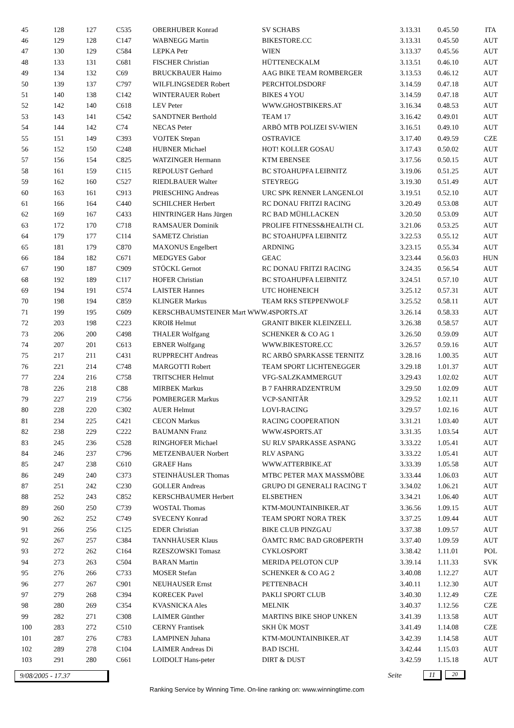| 45 | 128 | 127 | C535 | OBERHUBER Konrad | SV SCHABS | 3.13.31 | 0.45.50 | ITA |
| 46 | 129 | 128 | C147 | WABNEGG Martin | BIKESTORE.CC | 3.13.31 | 0.45.50 | AUT |
| 47 | 130 | 129 | C584 | LEPKA Petr | WIEN | 3.13.37 | 0.45.56 | AUT |
| 48 | 133 | 131 | C681 | FISCHER Christian | HÜTTENECKALM | 3.13.51 | 0.46.10 | AUT |
| 49 | 134 | 132 | C69 | BRUCKBAUER Haimo | AAG BIKE TEAM ROMBERGER | 3.13.53 | 0.46.12 | AUT |
| 50 | 139 | 137 | C797 | WILFLINGSEDER Robert | PERCHTOLDSDORF | 3.14.59 | 0.47.18 | AUT |
| 51 | 140 | 138 | C142 | WINTERAUER Robert | BIKES 4 YOU | 3.14.59 | 0.47.18 | AUT |
| 52 | 142 | 140 | C618 | LEV Peter | WWW.GHOSTBIKERS.AT | 3.16.34 | 0.48.53 | AUT |
| 53 | 143 | 141 | C542 | SANDTNER Berthold | TEAM 17 | 3.16.42 | 0.49.01 | AUT |
| 54 | 144 | 142 | C74 | NECAS Peter | ARBÖ MTB POLIZEI SV-WIEN | 3.16.51 | 0.49.10 | AUT |
| 55 | 151 | 149 | C393 | VOJTEK Stepan | OSTRAVICE | 3.17.40 | 0.49.59 | CZE |
| 56 | 152 | 150 | C248 | HUBNER Michael | HOT! KOLLER GOSAU | 3.17.43 | 0.50.02 | AUT |
| 57 | 156 | 154 | C825 | WATZINGER Hermann | KTM EBENSEE | 3.17.56 | 0.50.15 | AUT |
| 58 | 161 | 159 | C115 | REPOLUST Gerhard | BC STOAHUPFA LEIBNITZ | 3.19.06 | 0.51.25 | AUT |
| 59 | 162 | 160 | C527 | RIEDLBAUER Walter | STEYREGG | 3.19.30 | 0.51.49 | AUT |
| 60 | 163 | 161 | C913 | PRIESCHING Andreas | URC SPK RENNER LANGENLOI | 3.19.51 | 0.52.10 | AUT |
| 61 | 166 | 164 | C440 | SCHILCHER Herbert | RC DONAU FRITZI RACING | 3.20.49 | 0.53.08 | AUT |
| 62 | 169 | 167 | C433 | HINTRINGER Hans Jürgen | RC BAD MÜHLLACKEN | 3.20.50 | 0.53.09 | AUT |
| 63 | 172 | 170 | C718 | RAMSAUER Dominik | PROLIFE FITNESS&HEALTH CL | 3.21.06 | 0.53.25 | AUT |
| 64 | 179 | 177 | C114 | SAMETZ Christian | BC STOAHUPFA LEIBNITZ | 3.22.53 | 0.55.12 | AUT |
| 65 | 181 | 179 | C870 | MAXONUS Engelbert | ARDNING | 3.23.15 | 0.55.34 | AUT |
| 66 | 184 | 182 | C671 | MEDGYES Gabor | GEAC | 3.23.44 | 0.56.03 | HUN |
| 67 | 190 | 187 | C909 | STÖCKL Gernot | RC DONAU FRITZI RACING | 3.24.35 | 0.56.54 | AUT |
| 68 | 192 | 189 | C117 | HOFER Christian | BC STOAHUPFA LEIBNITZ | 3.24.51 | 0.57.10 | AUT |
| 69 | 194 | 191 | C574 | LAISTER Hannes | UTC HOHENEICH | 3.25.12 | 0.57.31 | AUT |
| 70 | 198 | 194 | C859 | KLINGER Markus | TEAM RKS STEPPENWOLF | 3.25.52 | 0.58.11 | AUT |
| 71 | 199 | 195 | C609 | KERSCHBAUMSTEINER Mart WWW.4SPORTS.AT | | 3.26.14 | 0.58.33 | AUT |
| 72 | 203 | 198 | C223 | KROIß Helmut | GRANIT BIKER KLEINZELL | 3.26.38 | 0.58.57 | AUT |
| 73 | 206 | 200 | C498 | THALER Wolfgang | SCHENKER & CO AG 1 | 3.26.50 | 0.59.09 | AUT |
| 74 | 207 | 201 | C613 | EBNER Wolfgang | WWW.BIKESTORE.CC | 3.26.57 | 0.59.16 | AUT |
| 75 | 217 | 211 | C431 | RUPPRECHT Andreas | RC ARBÖ SPARKASSE TERNITZ | 3.28.16 | 1.00.35 | AUT |
| 76 | 221 | 214 | C748 | MARGOTTI Robert | TEAM SPORT LICHTENEGGER | 3.29.18 | 1.01.37 | AUT |
| 77 | 224 | 216 | C758 | TRITSCHER Helmut | VFG-SALZKAMMERGUT | 3.29.43 | 1.02.02 | AUT |
| 78 | 226 | 218 | C88 | MIRBEK Markus | B 7 FAHRRADZENTRUM | 3.29.50 | 1.02.09 | AUT |
| 79 | 227 | 219 | C756 | POMBERGER Markus | VCP-SANITÄR | 3.29.52 | 1.02.11 | AUT |
| 80 | 228 | 220 | C302 | AUER Helmut | LOVI-RACING | 3.29.57 | 1.02.16 | AUT |
| 81 | 234 | 225 | C421 | CECON Markus | RACING COOPERATION | 3.31.21 | 1.03.40 | AUT |
| 82 | 238 | 229 | C222 | BAUMANN Franz | WWW.4SPORTS.AT | 3.31.35 | 1.03.54 | AUT |
| 83 | 245 | 236 | C528 | RINGHOFER Michael | SU RLV SPARKASSE ASPANG | 3.33.22 | 1.05.41 | AUT |
| 84 | 246 | 237 | C796 | METZENBAUER Norbert | RLV ASPANG | 3.33.22 | 1.05.41 | AUT |
| 85 | 247 | 238 | C610 | GRAEF Hans | WWW.ATTERBIKE.AT | 3.33.39 | 1.05.58 | AUT |
| 86 | 249 | 240 | C373 | STEINHÄUSLER Thomas | MTBC PETER MAX MASSMÖBE | 3.33.44 | 1.06.03 | AUT |
| 87 | 251 | 242 | C230 | GOLLER Andreas | GRUPO DI GENERALI RACING T | 3.34.02 | 1.06.21 | AUT |
| 88 | 252 | 243 | C852 | KERSCHBAUMER Herbert | ELSBETHEN | 3.34.21 | 1.06.40 | AUT |
| 89 | 260 | 250 | C739 | WOSTAL Thomas | KTM-MOUNTAINBIKER.AT | 3.36.56 | 1.09.15 | AUT |
| 90 | 262 | 252 | C749 | SVECENY Konrad | TEAM SPORT NORA TREK | 3.37.25 | 1.09.44 | AUT |
| 91 | 266 | 256 | C125 | EDER Christian | BIKE CLUB PINZGAU | 3.37.38 | 1.09.57 | AUT |
| 92 | 267 | 257 | C384 | TANNHÄUSER Klaus | ÖAMTC RMC BAD GROßPERTH | 3.37.40 | 1.09.59 | AUT |
| 93 | 272 | 262 | C164 | RZESZOWSKI Tomasz | CYKLOSPORT | 3.38.42 | 1.11.01 | POL |
| 94 | 273 | 263 | C504 | BARAN Martin | MERIDA PELOTON CUP | 3.39.14 | 1.11.33 | SVK |
| 95 | 276 | 266 | C733 | MOSER Stefan | SCHENKER & CO AG 2 | 3.40.08 | 1.12.27 | AUT |
| 96 | 277 | 267 | C901 | NEUHAUSER Ernst | PETTENBACH | 3.40.11 | 1.12.30 | AUT |
| 97 | 279 | 268 | C394 | KORECEK Pavel | PAKLI SPORT CLUB | 3.40.30 | 1.12.49 | CZE |
| 98 | 280 | 269 | C354 | KVASNICKA Ales | MELNIK | 3.40.37 | 1.12.56 | CZE |
| 99 | 282 | 271 | C308 | LAIMER Günther | MARTINS BIKE SHOP UNKEN | 3.41.39 | 1.13.58 | AUT |
| 100 | 283 | 272 | C510 | CERNY Frantisek | SKH ÙK MOST | 3.41.49 | 1.14.08 | CZE |
| 101 | 287 | 276 | C783 | LAMPINEN Juhana | KTM-MOUNTAINBIKER.AT | 3.42.39 | 1.14.58 | AUT |
| 102 | 289 | 278 | C104 | LAIMER Andreas Di | BAD ISCHL | 3.42.44 | 1.15.03 | AUT |
| 103 | 291 | 280 | C661 | LOIDOLT Hans-peter | DIRT & DUST | 3.42.59 | 1.15.18 | AUT |
9/08/2005 - 17.37 Seite
11 20
Ranking Service by Winning Time. On-line ranking on: www.winningtime.com